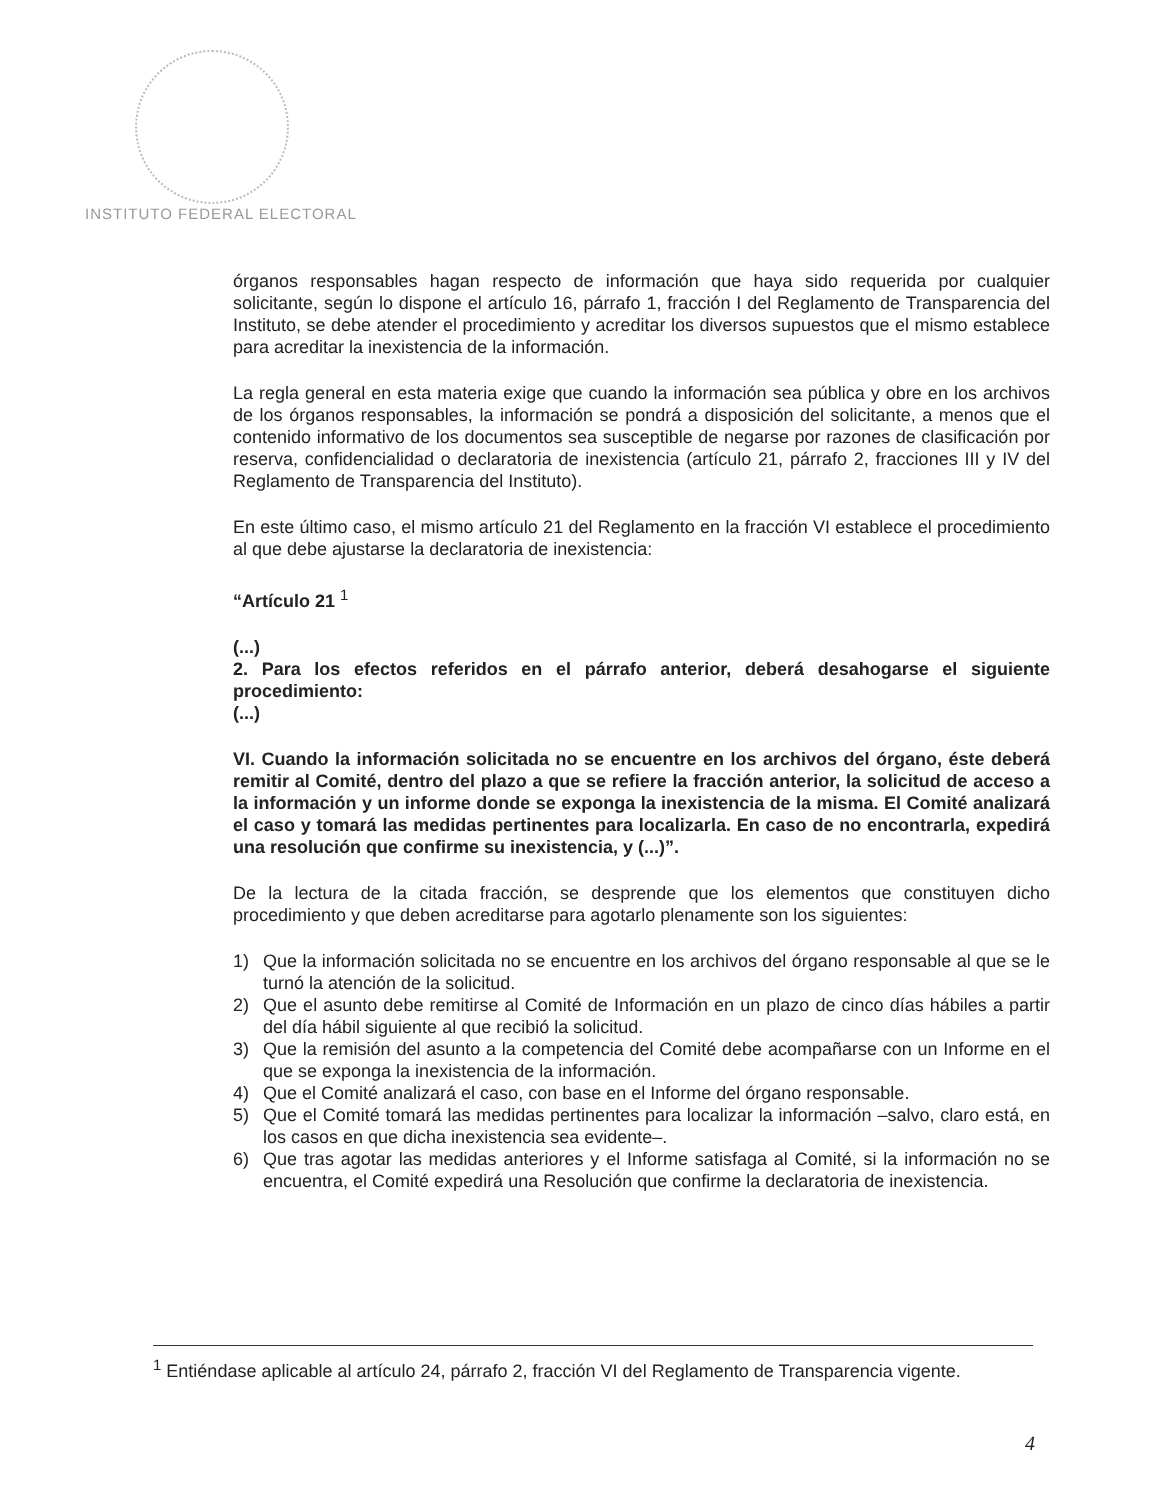INSTITUTO FEDERAL ELECTORAL
órganos responsables hagan respecto de información que haya sido requerida por cualquier solicitante, según lo dispone el artículo 16, párrafo 1, fracción I del Reglamento de Transparencia del Instituto, se debe atender el procedimiento y acreditar los diversos supuestos que el mismo establece para acreditar la inexistencia de la información.
La regla general en esta materia exige que cuando la información sea pública y obre en los archivos de los órganos responsables, la información se pondrá a disposición del solicitante, a menos que el contenido informativo de los documentos sea susceptible de negarse por razones de clasificación por reserva, confidencialidad o declaratoria de inexistencia (artículo 21, párrafo 2, fracciones III y IV del Reglamento de Transparencia del Instituto).
En este último caso, el mismo artículo 21 del Reglamento en la fracción VI establece el procedimiento al que debe ajustarse la declaratoria de inexistencia:
“Artículo 21 <sup>1</sup>
(...)
2. Para los efectos referidos en el párrafo anterior, deberá desahogarse el siguiente procedimiento:
(...)
VI. Cuando la información solicitada no se encuentre en los archivos del órgano, éste deberá remitir al Comité, dentro del plazo a que se refiere la fracción anterior, la solicitud de acceso a la información y un informe donde se exponga la inexistencia de la misma. El Comité analizará el caso y tomará las medidas pertinentes para localizarla. En caso de no encontrarla, expedirá una resolución que confirme su inexistencia, y (...)”.
De la lectura de la citada fracción, se desprende que los elementos que constituyen dicho procedimiento y que deben acreditarse para agotarlo plenamente son los siguientes:
1) Que la información solicitada no se encuentre en los archivos del órgano responsable al que se le turnó la atención de la solicitud.
2) Que el asunto debe remitirse al Comité de Información en un plazo de cinco días hábiles a partir del día hábil siguiente al que recibió la solicitud.
3) Que la remisión del asunto a la competencia del Comité debe acompañarse con un Informe en el que se exponga la inexistencia de la información.
4) Que el Comité analizará el caso, con base en el Informe del órgano responsable.
5) Que el Comité tomará las medidas pertinentes para localizar la información –salvo, claro está, en los casos en que dicha inexistencia sea evidente–.
6) Que tras agotar las medidas anteriores y el Informe satisfaga al Comité, si la información no se encuentra, el Comité expedirá una Resolución que confirme la declaratoria de inexistencia.
<sup>1</sup> Entiéndase aplicable al artículo 24, párrafo 2, fracción VI del Reglamento de Transparencia vigente.
4